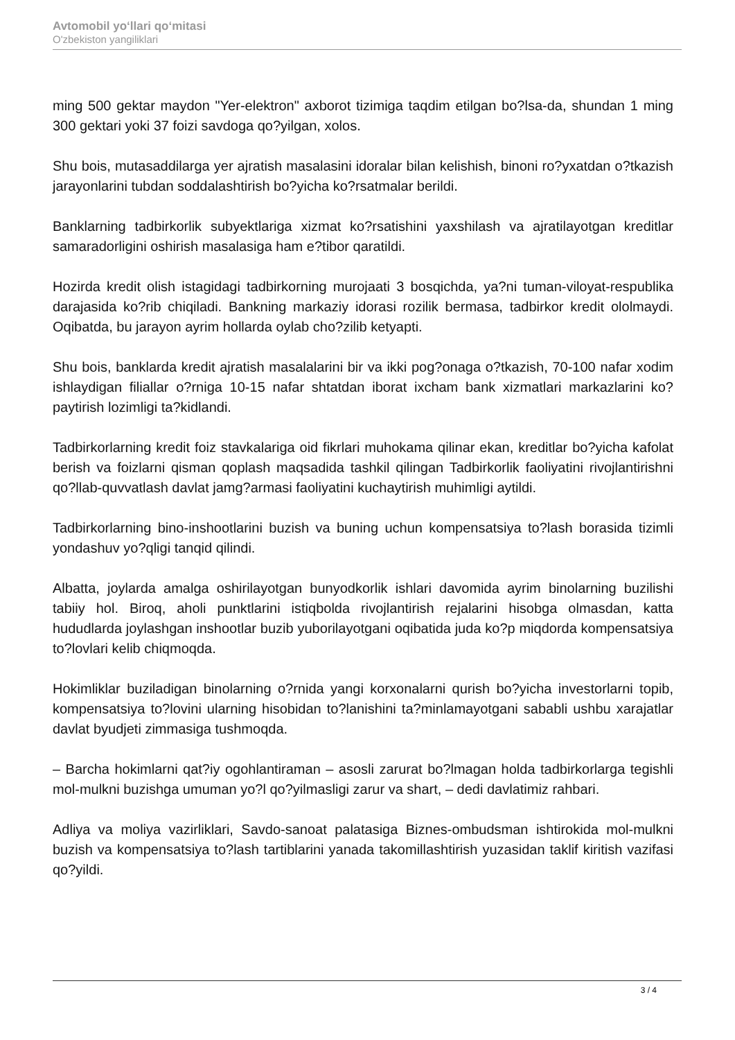Avtomobil yo‘llari qo‘mitasi
O'zbekiston yangiliklari
ming 500 gektar maydon "Yer-elektron" axborot tizimiga taqdim etilgan bo?lsa-da, shundan 1 ming 300 gektari yoki 37 foizi savdoga qo?yilgan, xolos.
Shu bois, mutasaddilarga yer ajratish masalasini idoralar bilan kelishish, binoni ro?yxatdan o?tkazish jarayonlarini tubdan soddalashtirish bo?yicha ko?rsatmalar berildi.
Banklarning tadbirkorlik subyektlariga xizmat ko?rsatishini yaxshilash va ajratilayotgan kreditlar samaradorligini oshirish masalasiga ham e?tibor qaratildi.
Hozirda kredit olish istagidagi tadbirkorning murojaati 3 bosqichda, ya?ni tuman-viloyat-respublika darajasida ko?rib chiqiladi. Bankning markaziy idorasi rozilik bermasa, tadbirkor kredit ololmaydi. Oqibatda, bu jarayon ayrim hollarda oylab cho?zilib ketyapti.
Shu bois, banklarda kredit ajratish masalalarini bir va ikki pog?onaga o?tkazish, 70-100 nafar xodim ishlaydigan filiallar o?rniga 10-15 nafar shtatdan iborat ixcham bank xizmatlari markazlarini ko?paytirish lozimligi ta?kidlandi.
Tadbirkorlarning kredit foiz stavkalariga oid fikrlari muhokama qilinar ekan, kreditlar bo?yicha kafolat berish va foizlarni qisman qoplash maqsadida tashkil qilingan Tadbirkorlik faoliyatini rivojlantirishni qo?llab-quvvatlash davlat jamg?armasi faoliyatini kuchaytirish muhimligi aytildi.
Tadbirkorlarning bino-inshootlarini buzish va buning uchun kompensatsiya to?lash borasida tizimli yondashuv yo?qligi tanqid qilindi.
Albatta, joylarda amalga oshirilayotgan bunyodkorlik ishlari davomida ayrim binolarning buzilishi tabiiy hol. Biroq, aholi punktlarini istiqbolda rivojlantirish rejalarini hisobga olmasdan, katta hududlarda joylashgan inshootlar buzib yuborilayotgani oqibatida juda ko?p miqdorda kompensatsiya to?lovlari kelib chiqmoqda.
Hokimliklar buziladigan binolarning o?rnida yangi korxonalarni qurish bo?yicha investorlarni topib, kompensatsiya to?lovini ularning hisobidan to?lanishini ta?minlamayotgani sababli ushbu xarajatlar davlat byudjeti zimmasiga tushmoqda.
– Barcha hokimlarni qat?iy ogohlantiraman – asosli zarurat bo?lmagan holda tadbirkorlarga tegishli mol-mulkni buzishga umuman yo?l qo?yilmasligi zarur va shart, – dedi davlatimiz rahbari.
Adliya va moliya vazirliklari, Savdo-sanoat palatasiga Biznes-ombudsman ishtirokida mol-mulkni buzish va kompensatsiya to?lash tartiblarini yanada takomillashtirish yuzasidan taklif kiritish vazifasi qo?yildi.
3 / 4